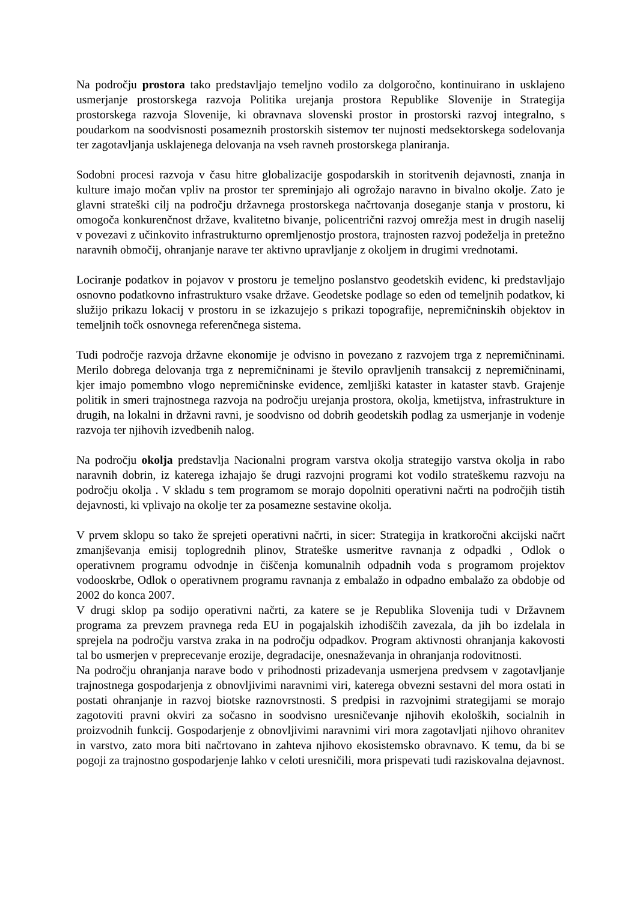Na področju prostora tako predstavljajo temeljno vodilo za dolgoročno, kontinuirano in usklajeno usmerjanje prostorskega razvoja Politika urejanja prostora Republike Slovenije in Strategija prostorskega razvoja Slovenije, ki obravnava slovenski prostor in prostorski razvoj integralno, s poudarkom na soodvisnosti posameznih prostorskih sistemov ter nujnosti medsektorskega sodelovanja ter zagotavljanja usklajenega delovanja na vseh ravneh prostorskega planiranja.
Sodobni procesi razvoja v času hitre globalizacije gospodarskih in storitvenih dejavnosti, znanja in kulture imajo močan vpliv na prostor ter spreminjajo ali ogrožajo naravno in bivalno okolje. Zato je glavni strateški cilj na področju državnega prostorskega načrtovanja doseganje stanja v prostoru, ki omogoča konkurenčnost države, kvalitetno bivanje, policentrični razvoj omrežja mest in drugih naselij v povezavi z učinkovito infrastrukturno opremljenostjo prostora, trajnosten razvoj podeželja in pretežno naravnih območij, ohranjanje narave ter aktivno upravljanje z okoljem in drugimi vrednotami.
Lociranje podatkov in pojavov v prostoru je temeljno poslanstvo geodetskih evidenc, ki predstavljajo osnovno podatkovno infrastrukturo vsake države. Geodetske podlage so eden od temeljnih podatkov, ki služijo prikazu lokacij v prostoru in se izkazujejo s prikazi topografije, nepremičninskih objektov in temeljnih točk osnovnega referenčnega sistema.
Tudi področje razvoja državne ekonomije je odvisno in povezano z razvojem trga z nepremičninami. Merilo dobrega delovanja trga z nepremičninami je število opravljenih transakcij z nepremičninami, kjer imajo pomembno vlogo nepremičninske evidence, zemljiški kataster in kataster stavb. Grajenje politik in smeri trajnostnega razvoja na področju urejanja prostora, okolja, kmetijstva, infrastrukture in drugih, na lokalni in državni ravni, je soodvisno od dobrih geodetskih podlag za usmerjanje in vodenje razvoja ter njihovih izvedbenih nalog.
Na področju okolja predstavlja Nacionalni program varstva okolja strategijo varstva okolja in rabo naravnih dobrin, iz katerega izhajajo še drugi razvojni programi kot vodilo strateškemu razvoju na področju okolja . V skladu s tem programom se morajo dopolniti operativni načrti na področjih tistih dejavnosti, ki vplivajo na okolje ter za posamezne sestavine okolja.
V prvem sklopu so tako že sprejeti operativni načrti, in sicer: Strategija in kratkoročni akcijski načrt zmanjševanja emisij toplogrednih plinov, Strateške usmeritve ravnanja z odpadki , Odlok o operativnem programu odvodnje in čiščenja komunalnih odpadnih voda s programom projektov vodooskrbe, Odlok o operativnem programu ravnanja z embalažo in odpadno embalažo za obdobje od 2002 do konca 2007.
V drugi sklop pa sodijo operativni načrti, za katere se je Republika Slovenija tudi v Državnem programa za prevzem pravnega reda EU in pogajalskih izhodiščih zavezala, da jih bo izdelala in sprejela na področju varstva zraka in na področju odpadkov. Program aktivnosti ohranjanja kakovosti tal bo usmerjen v preprecevanje erozije, degradacije, onesnaževanja in ohranjanja rodovitnosti.
Na področju ohranjanja narave bodo v prihodnosti prizadevanja usmerjena predvsem v zagotavljanje trajnostnega gospodarjenja z obnovljivimi naravnimi viri, katerega obvezni sestavni del mora ostati in postati ohranjanje in razvoj biotske raznovrstnosti. S predpisi in razvojnimi strategijami se morajo zagotoviti pravni okviri za sočasno in soodvisno uresničevanje njihovih ekoloških, socialnih in proizvodnih funkcij. Gospodarjenje z obnovljivimi naravnimi viri mora zagotavljati njihovo ohranitev in varstvo, zato mora biti načrtovano in zahteva njihovo ekosistemsko obravnavo. K temu, da bi se pogoji za trajnostno gospodarjenje lahko v celoti uresničili, mora prispevati tudi raziskovalna dejavnost.